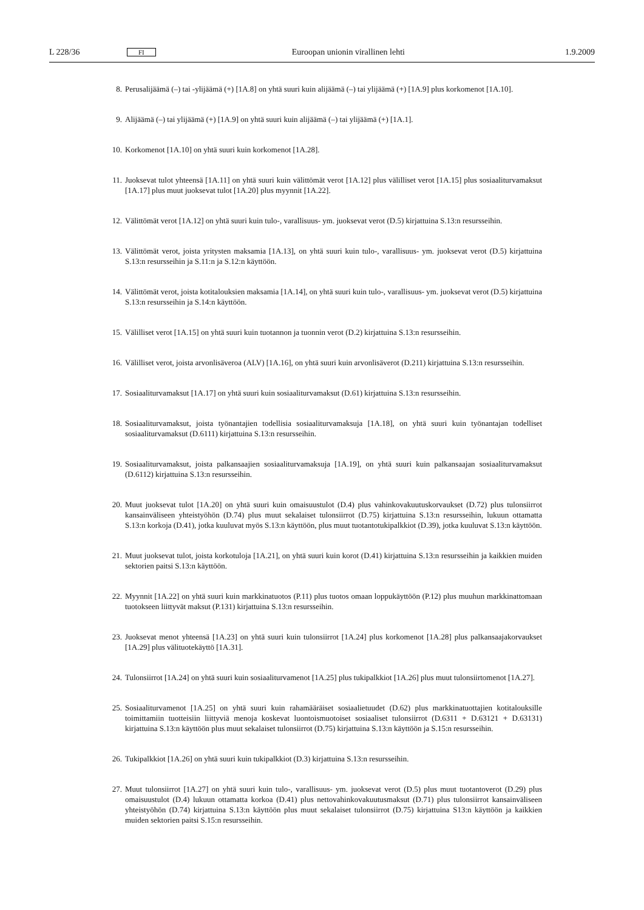L 228/36 FI Euroopan unionin virallinen lehti 1.9.2009
8. Perusalijäämä (–) tai -ylijäämä (+) [1A.8] on yhtä suuri kuin alijäämä (–) tai ylijäämä (+) [1A.9] plus korkomenot [1A.10].
9. Alijäämä (–) tai ylijäämä (+) [1A.9] on yhtä suuri kuin alijäämä (–) tai ylijäämä (+) [1A.1].
10. Korkomenot [1A.10] on yhtä suuri kuin korkomenot [1A.28].
11. Juoksevat tulot yhteensä [1A.11] on yhtä suuri kuin välittömät verot [1A.12] plus välilliset verot [1A.15] plus sosiaaliturvamaksut [1A.17] plus muut juoksevat tulot [1A.20] plus myynnit [1A.22].
12. Välittömät verot [1A.12] on yhtä suuri kuin tulo-, varallisuus- ym. juoksevat verot (D.5) kirjattuina S.13:n resursseihin.
13. Välittömät verot, joista yritysten maksamia [1A.13], on yhtä suuri kuin tulo-, varallisuus- ym. juoksevat verot (D.5) kirjattuina S.13:n resursseihin ja S.11:n ja S.12:n käyttöön.
14. Välittömät verot, joista kotitalouksien maksamia [1A.14], on yhtä suuri kuin tulo-, varallisuus- ym. juoksevat verot (D.5) kirjattuina S.13:n resursseihin ja S.14:n käyttöön.
15. Välilliset verot [1A.15] on yhtä suuri kuin tuotannon ja tuonnin verot (D.2) kirjattuina S.13:n resursseihin.
16. Välilliset verot, joista arvonlisäveroa (ALV) [1A.16], on yhtä suuri kuin arvonlisäverot (D.211) kirjattuina S.13:n resursseihin.
17. Sosiaaliturvamaksut [1A.17] on yhtä suuri kuin sosiaaliturvamaksut (D.61) kirjattuina S.13:n resursseihin.
18. Sosiaaliturvamaksut, joista työnantajien todellisia sosiaaliturvamaksuja [1A.18], on yhtä suuri kuin työnantajan todelliset sosiaaliturvamaksut (D.6111) kirjattuina S.13:n resursseihin.
19. Sosiaaliturvamaksut, joista palkansaajien sosiaaliturvamaksuja [1A.19], on yhtä suuri kuin palkansaajan sosiaaliturvamaksut (D.6112) kirjattuina S.13:n resursseihin.
20. Muut juoksevat tulot [1A.20] on yhtä suuri kuin omaisuustulot (D.4) plus vahinkovakuutuskorvaukset (D.72) plus tulonsiirrot kansainväliseen yhteistyöhön (D.74) plus muut sekalaiset tulonsiirrot (D.75) kirjattuina S.13:n resursseihin, lukuun ottamatta S.13:n korkoja (D.41), jotka kuuluvat myös S.13:n käyttöön, plus muut tuotantotukipalkkiot (D.39), jotka kuuluvat S.13:n käyttöön.
21. Muut juoksevat tulot, joista korkotuloja [1A.21], on yhtä suuri kuin korot (D.41) kirjattuina S.13:n resursseihin ja kaikkien muiden sektorien paitsi S.13:n käyttöön.
22. Myynnit [1A.22] on yhtä suuri kuin markkinatuotos (P.11) plus tuotos omaan loppukäyttöön (P.12) plus muuhun markkinattomaan tuotokseen liittyvät maksut (P.131) kirjattuina S.13:n resursseihin.
23. Juoksevat menot yhteensä [1A.23] on yhtä suuri kuin tulonsiirrot [1A.24] plus korkomenot [1A.28] plus palkansaajakorvaukset [1A.29] plus välituotekäyttö [1A.31].
24. Tulonsiirrot [1A.24] on yhtä suuri kuin sosiaaliturvamenot [1A.25] plus tukipalkkiot [1A.26] plus muut tulonsiirtomenot [1A.27].
25. Sosiaaliturvamenot [1A.25] on yhtä suuri kuin rahamääräiset sosiaalietuudet (D.62) plus markkinatuottajien kotitalouksille toimittamiin tuotteisiin liittyviä menoja koskevat luontoismuotoiset sosiaaliset tulonsiirrot (D.6311 + D.63121 + D.63131) kirjattuina S.13:n käyttöön plus muut sekalaiset tulonsiirrot (D.75) kirjattuina S.13:n käyttöön ja S.15:n resursseihin.
26. Tukipalkkiot [1A.26] on yhtä suuri kuin tukipalkkiot (D.3) kirjattuina S.13:n resursseihin.
27. Muut tulonsiirrot [1A.27] on yhtä suuri kuin tulo-, varallisuus- ym. juoksevat verot (D.5) plus muut tuotantoverot (D.29) plus omaisuustulot (D.4) lukuun ottamatta korkoa (D.41) plus nettovahinkovakuutusmaksut (D.71) plus tulonsiirrot kansainväliseen yhteistyöhön (D.74) kirjattuina S.13:n käyttöön plus muut sekalaiset tulonsiirrot (D.75) kirjattuina S13:n käyttöön ja kaikkien muiden sektorien paitsi S.15:n resursseihin.